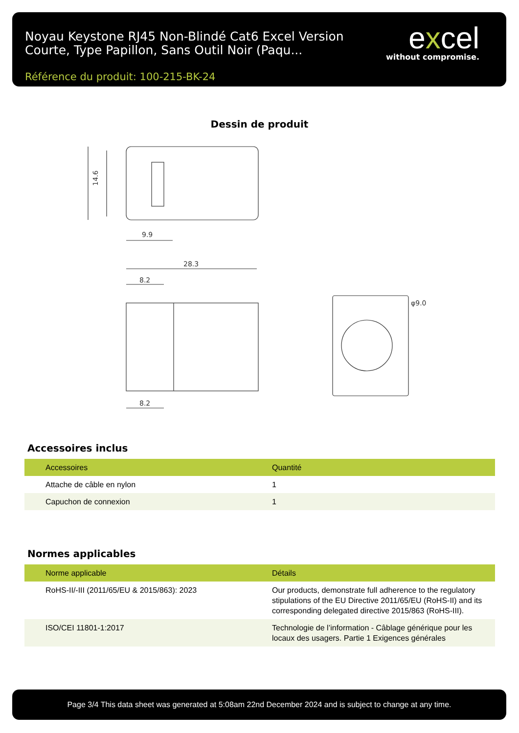Noyau Keystone RJ45 Non-Blindé Cat6 Excel Version Courte, Type Papillon, Sans Outil Noir (Paqu...
Référence du produit: 100-215-BK-24
excel
without compromise.
Dessin de produit
14.6
9.9
28.3
8.2
8.2
φ9.0
Accessoires inclus
| Accessoires | Quantité |
| --- | --- |
| Attache de câble en nylon | 1 |
| Capuchon de connexion | 1 |
Normes applicables
| Norme applicable | Détails |
| --- | --- |
| RoHS-II/-III (2011/65/EU & 2015/863): 2023 | Our products, demonstrate full adherence to the regulatory stipulations of the EU Directive 2011/65/EU (RoHS-II) and its corresponding delegated directive 2015/863 (RoHS-III). |
| ISO/CEI 11801-1:2017 | Technologie de l’information - Câblage générique pour les locaux des usagers. Partie 1 Exigences générales |
Page 3/4 This data sheet was generated at 5:08am 22nd December 2024 and is subject to change at any time.